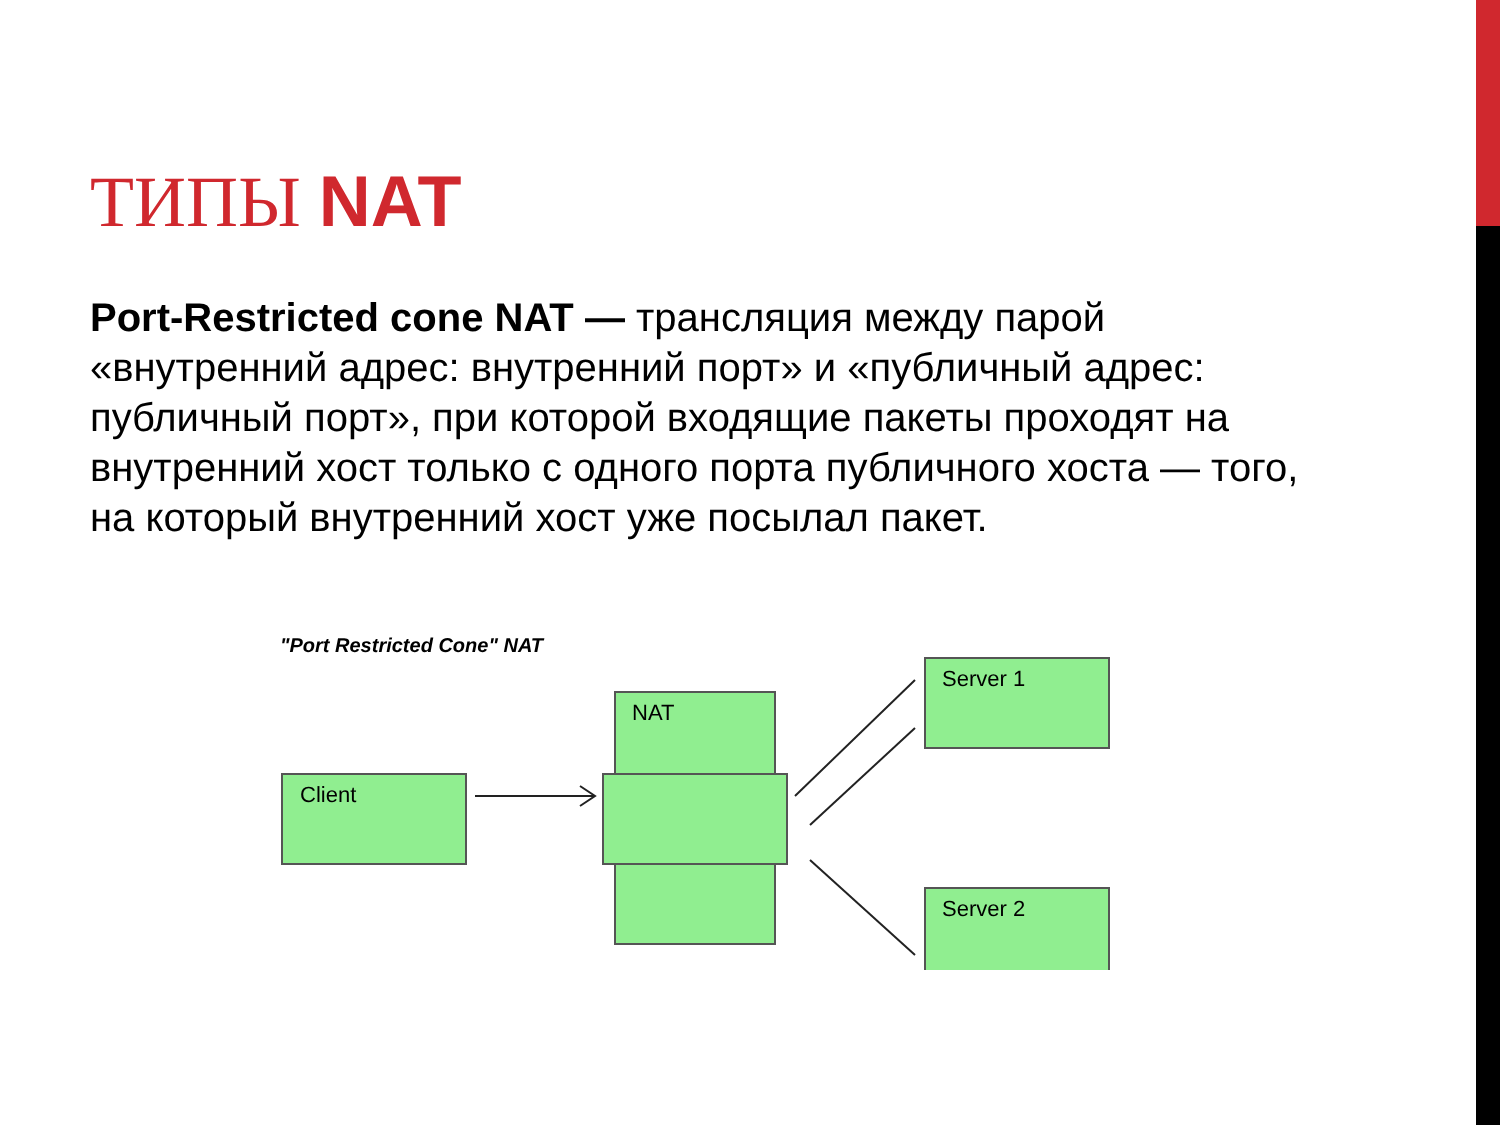ТИПЫ NAT
Port-Restricted cone NAT — трансляция между парой «внутренний адрес: внутренний порт» и «публичный адрес: публичный порт», при которой входящие пакеты проходят на внутренний хост только с одного порта публичного хоста — того, на который внутренний хост уже посылал пакет.
"Port Restricted Cone" NAT
Client
NAT
Server 1
Server 2